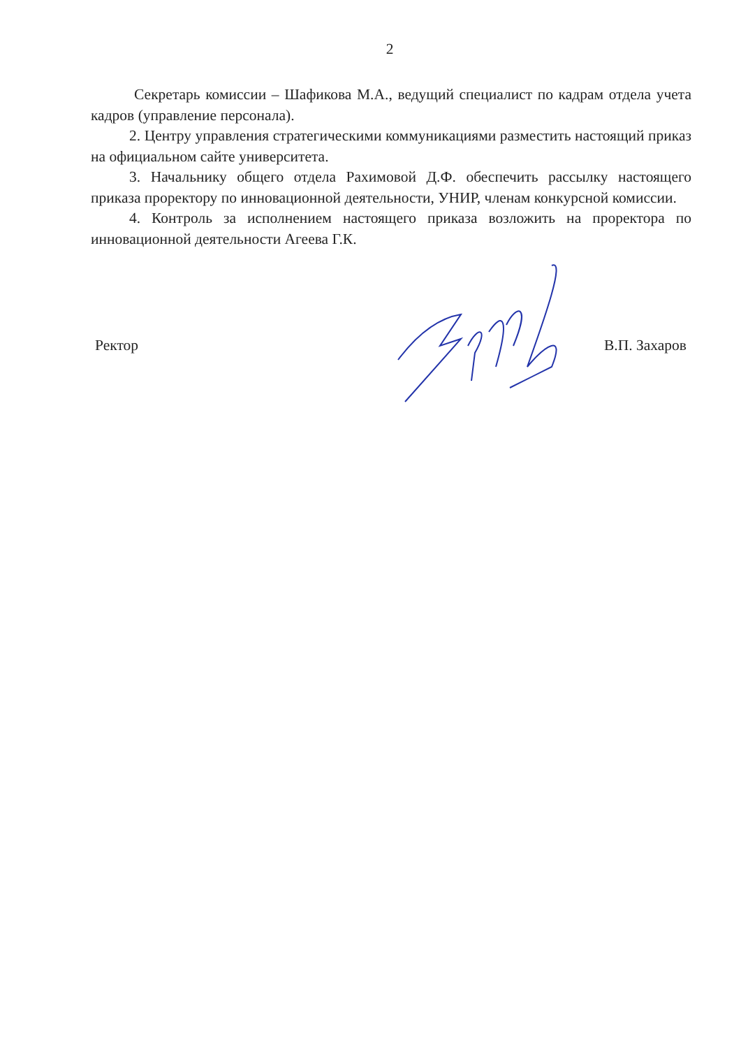2
Секретарь комиссии – Шафикова М.А., ведущий специалист по кадрам отдела учета кадров (управление персонала).
2. Центру управления стратегическими коммуникациями разместить настоящий приказ на официальном сайте университета.
3. Начальнику общего отдела Рахимовой Д.Ф. обеспечить рассылку настоящего приказа проректору по инновационной деятельности, УНИР, членам конкурсной комиссии.
4. Контроль за исполнением настоящего приказа возложить на проректора по инновационной деятельности Агеева Г.К.
Ректор В.П. Захаров